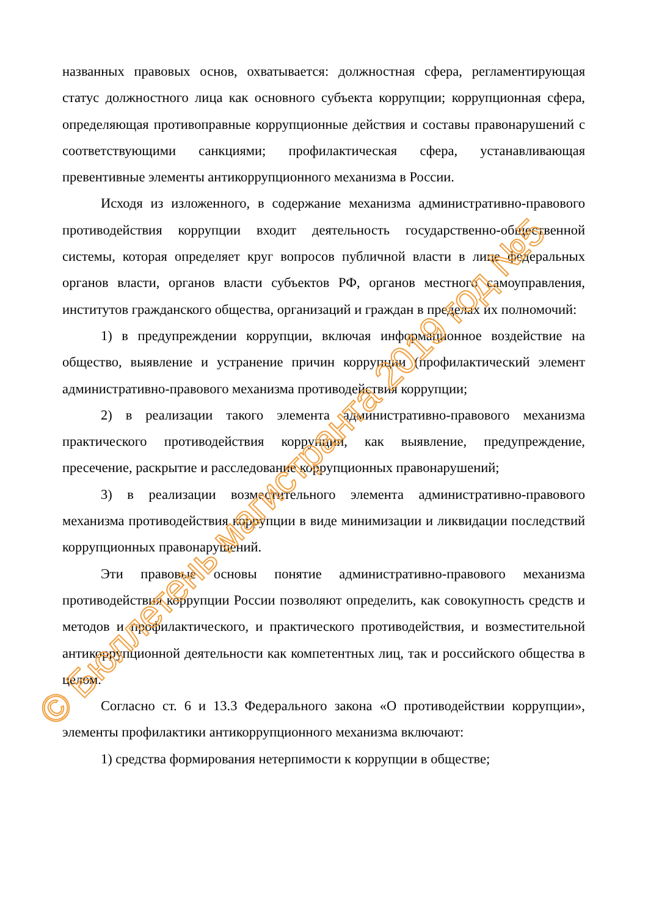названных правовых основ, охватывается: должностная сфера, регламентирующая статус должностного лица как основного субъекта коррупции; коррупционная сфера, определяющая противоправные коррупционные действия и составы правонарушений с соответствующими санкциями; профилактическая сфера, устанавливающая превентивные элементы антикоррупционного механизма в России.
Исходя из изложенного, в содержание механизма административно-правового противодействия коррупции входит деятельность государственно-общественной системы, которая определяет круг вопросов публичной власти в лице федеральных органов власти, органов власти субъектов РФ, органов местного самоуправления, институтов гражданского общества, организаций и граждан в пределах их полномочий:
1) в предупреждении коррупции, включая информационное воздействие на общество, выявление и устранение причин коррупции (профилактический элемент административно-правового механизма противодействия коррупции;
2) в реализации такого элемента административно-правового механизма практического противодействия коррупции, как выявление, предупреждение, пресечение, раскрытие и расследование коррупционных правонарушений;
3) в реализации возместительного элемента административно-правового механизма противодействия коррупции в виде минимизации и ликвидации последствий коррупционных правонарушений.
Эти правовые основы понятие административно-правового механизма противодействия коррупции России позволяют определить, как совокупность средств и методов и профилактического, и практического противодействия, и возместительной антикоррупционной деятельности как компетентных лиц, так и российского общества в целом.
Согласно ст. 6 и 13.3 Федерального закона «О противодействии коррупции», элементы профилактики антикоррупционного механизма включают:
1) средства формирования нетерпимости к коррупции в обществе;
© Бюллетень магистранта 2019 год №5